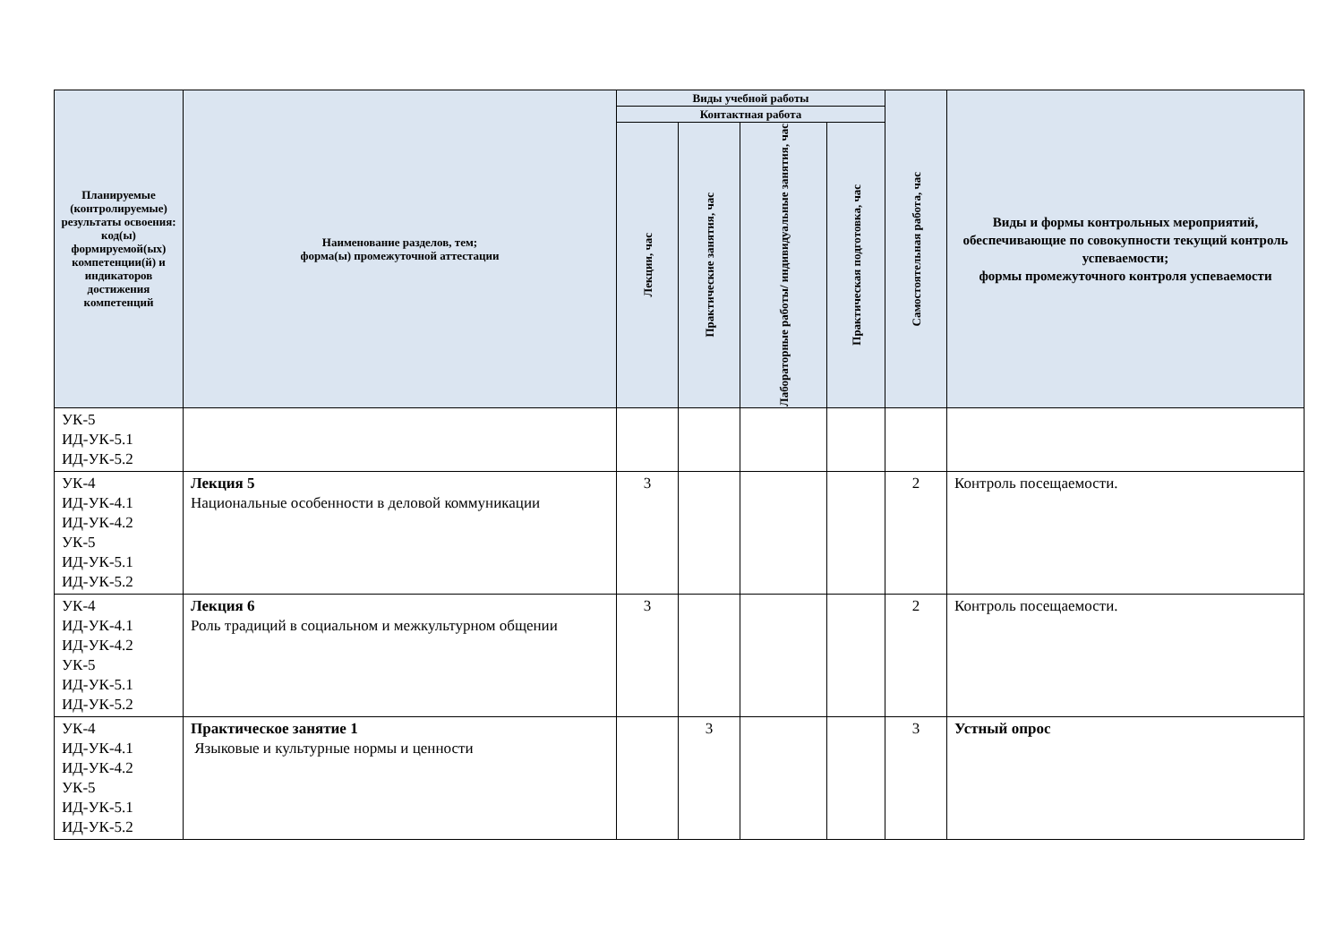| Планируемые (контролируемые) результаты освоения: код(ы) формируемой(ых) компетенции(й) и индикаторов достижения компетенций | Наименование разделов, тем; форма(ы) промежуточной аттестации | Виды учебной работы | | | | Самостоятельная работа, час | Виды и формы контрольных мероприятий, обеспечивающие по совокупности текущий контроль успеваемости; формы промежуточного контроля успеваемости |
| --- | --- | --- | --- | --- | --- | --- | --- |
| | | Контактная работа | | | | | |
| | | Лекции, час | Практические занятия, час | Лабораторные работы/ индивидуальные занятия, час | Практическая подготовка, час | | |
| УК-5 ИД-УК-5.1 ИД-УК-5.2 | | | | | | | |
| УК-4 ИД-УК-4.1 ИД-УК-4.2 УК-5 ИД-УК-5.1 ИД-УК-5.2 | Лекция 5 Национальные особенности в деловой коммуникации | 3 | | | | 2 | Контроль посещаемости. |
| УК-4 ИД-УК-4.1 ИД-УК-4.2 УК-5 ИД-УК-5.1 ИД-УК-5.2 | Лекция 6 Роль традиций в социальном и межкультурном общении | 3 | | | | 2 | Контроль посещаемости. |
| УК-4 ИД-УК-4.1 ИД-УК-4.2 УК-5 ИД-УК-5.1 ИД-УК-5.2 | Практическое занятие 1 Языковые и культурные нормы и ценности | | 3 | | | 3 | Устный опрос |